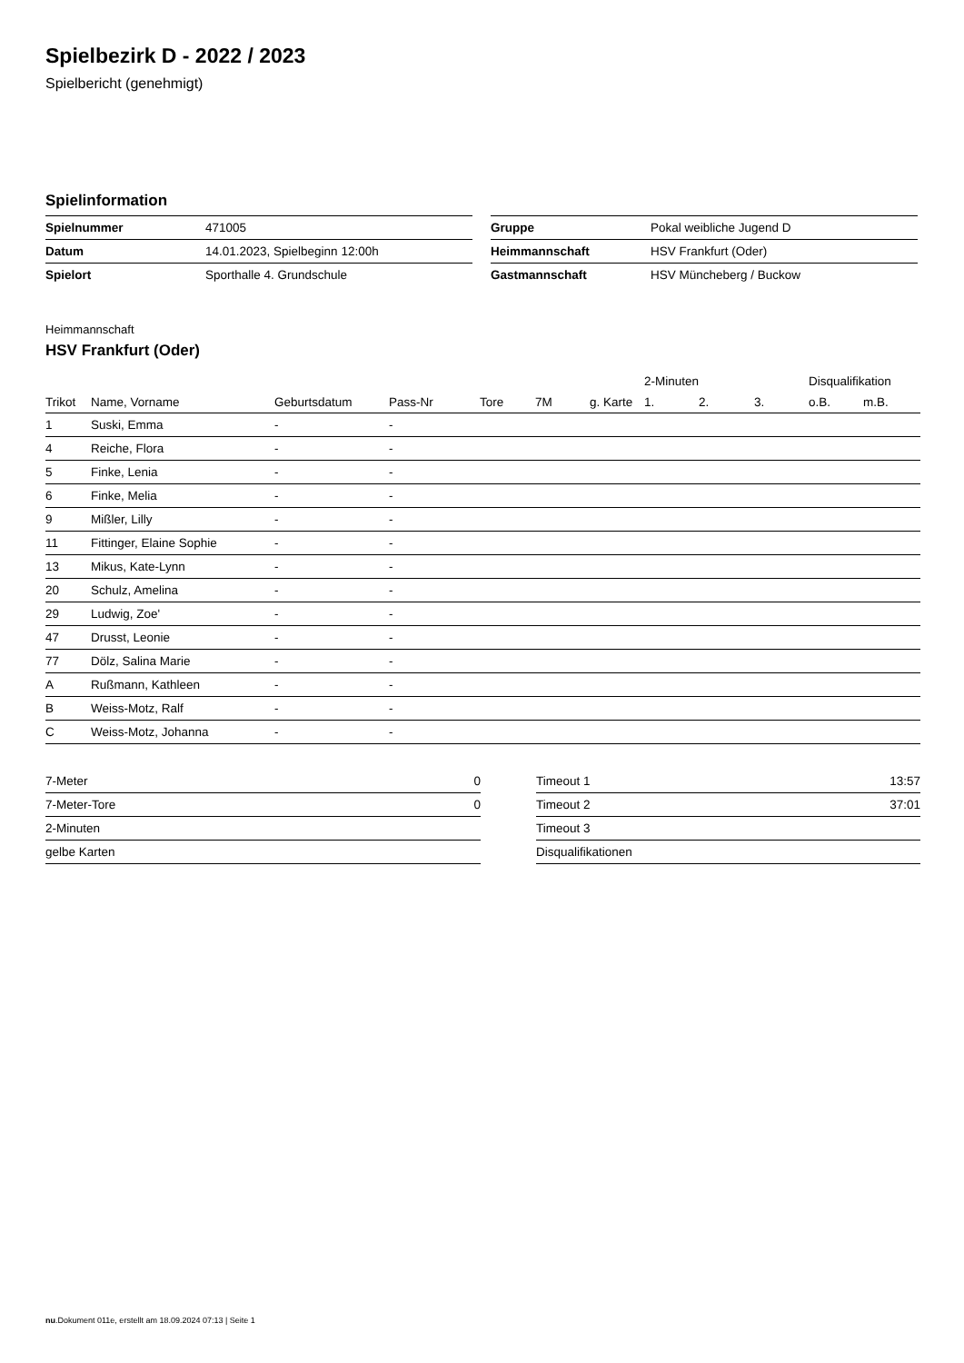Spielbezirk D - 2022 / 2023
Spielbericht (genehmigt)
Spielinformation
| Spielnummer | 471005 |
| Datum | 14.01.2023, Spielbeginn 12:00h |
| Spielort | Sporthalle 4. Grundschule |
| Gruppe | Pokal weibliche Jugend D |
| Heimmannschaft | HSV Frankfurt (Oder) |
| Gastmannschaft | HSV Müncheberg / Buckow |
Heimmannschaft
HSV Frankfurt (Oder)
| | | | | | | | | 2-Minuten | | | Disqualifikation | |
| --- | --- | --- | --- | --- | --- | --- | --- | --- | --- | --- | --- | --- |
| Trikot | Name, Vorname | Geburtsdatum | Pass-Nr | Tore | 7M | g. Karte | | 1. | 2. | 3. | o.B. | m.B. |
| 1 | Suski, Emma | - | - | | | | | | | | | |
| 4 | Reiche, Flora | - | - | | | | | | | | | |
| 5 | Finke, Lenia | - | - | | | | | | | | | |
| 6 | Finke, Melia | - | - | | | | | | | | | |
| 9 | Mißler, Lilly | - | - | | | | | | | | | |
| 11 | Fittinger, Elaine Sophie | - | - | | | | | | | | | |
| 13 | Mikus, Kate-Lynn | - | - | | | | | | | | | |
| 20 | Schulz, Amelina | - | - | | | | | | | | | |
| 29 | Ludwig, Zoe' | - | - | | | | | | | | | |
| 47 | Drusst, Leonie | - | - | | | | | | | | | |
| 77 | Dölz, Salina Marie | - | - | | | | | | | | | |
| A | Rußmann, Kathleen | - | - | | | | | | | | | |
| B | Weiss-Motz, Ralf | - | - | | | | | | | | | |
| C | Weiss-Motz, Johanna | - | - | | | | | | | | | |
| 7-Meter | 0 |
| 7-Meter-Tore | 0 |
| 2-Minuten | |
| gelbe Karten | |
| Timeout 1 | 13:57 |
| Timeout 2 | 37:01 |
| Timeout 3 | |
| Disqualifikationen | |
nu.Dokument 011e, erstellt am 18.09.2024 07:13 | Seite 1